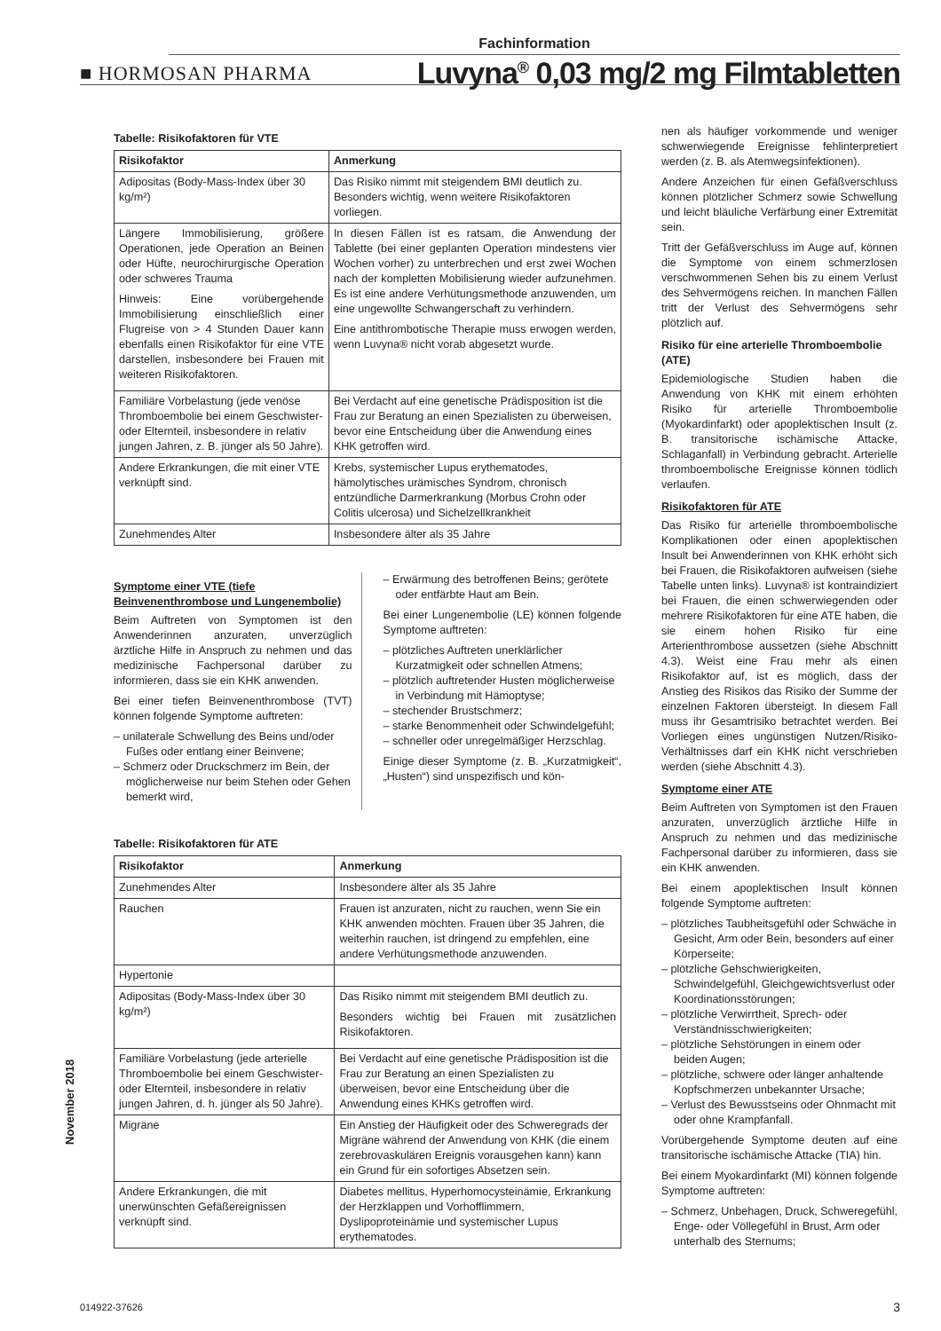Fachinformation
■ HORMOSAN PHARMA Luvyna<sup>®</sup> 0,03 mg/2 mg Filmtabletten
Tabelle: Risikofaktoren für VTE
| Risikofaktor | Anmerkung |
| --- | --- |
| Adipositas (Body-Mass-Index über 30 kg/m²) | Das Risiko nimmt mit steigendem BMI deutlich zu. Besonders wichtig, wenn weitere Risikofaktoren vorliegen. |
| Längere Immobilisierung, größere Operationen, jede Operation an Beinen oder Hüfte, neurochirurgische Operation oder schweres Trauma Hinweis: Eine vorübergehende Immobilisierung einschließlich einer Flugreise von > 4 Stunden Dauer kann ebenfalls einen Risikofaktor für eine VTE darstellen, insbesondere bei Frauen mit weiteren Risikofaktoren. | In diesen Fällen ist es ratsam, die Anwendung der Tablette (bei einer geplanten Operation mindestens vier Wochen vorher) zu unterbrechen und erst zwei Wochen nach der kompletten Mobilisierung wieder aufzunehmen. Es ist eine andere Verhütungsmethode anzuwenden, um eine ungewollte Schwangerschaft zu verhindern. Eine antithrombotische Therapie muss erwogen werden, wenn Luvyna® nicht vorab abgesetzt wurde. |
| Familiäre Vorbelastung (jede venöse Thromboembolie bei einem Geschwister- oder Elternteil, insbesondere in relativ jungen Jahren, z. B. jünger als 50 Jahre). | Bei Verdacht auf eine genetische Prädisposition ist die Frau zur Beratung an einen Spezialisten zu überweisen, bevor eine Entscheidung über die Anwendung eines KHK getroffen wird. |
| Andere Erkrankungen, die mit einer VTE verknüpft sind. | Krebs, systemischer Lupus erythematodes, hämolytisches urämisches Syndrom, chronisch entzündliche Darmerkrankung (Morbus Crohn oder Colitis ulcerosa) und Sichelzellkrankheit |
| Zunehmendes Alter | Insbesondere älter als 35 Jahre |
Symptome einer VTE (tiefe Beinvenenthrombose und Lungenembolie)
Beim Auftreten von Symptomen ist den Anwenderinnen anzuraten, unverzüglich ärztliche Hilfe in Anspruch zu nehmen und das medizinische Fachpersonal darüber zu informieren, dass sie ein KHK anwenden.
Bei einer tiefen Beinvenenthrombose (TVT) können folgende Symptome auftreten:
– unilaterale Schwellung des Beins und/oder Fußes oder entlang einer Beinvene;
– Schmerz oder Druckschmerz im Bein, der möglicherweise nur beim Stehen oder Gehen bemerkt wird,
– Erwärmung des betroffenen Beins; gerötete oder entfärbte Haut am Bein.
Bei einer Lungenembolie (LE) können folgende Symptome auftreten:
– plötzliches Auftreten unerklärlicher Kurzatmigkeit oder schnellen Atmens;
– plötzlich auftretender Husten möglicherweise in Verbindung mit Hämoptyse;
– stechender Brustschmerz;
– starke Benommenheit oder Schwindelgefühl;
– schneller oder unregelmäßiger Herzschlag.
Einige dieser Symptome (z. B. „Kurzatmigkeit“, „Husten“) sind unspezifisch und kön-
Tabelle: Risikofaktoren für ATE
| Risikofaktor | Anmerkung |
| --- | --- |
| Zunehmendes Alter | Insbesondere älter als 35 Jahre |
| Rauchen | Frauen ist anzuraten, nicht zu rauchen, wenn Sie ein KHK anwenden möchten. Frauen über 35 Jahren, die weiterhin rauchen, ist dringend zu empfehlen, eine andere Verhütungsmethode anzuwenden. |
| Hypertonie | |
| Adipositas (Body-Mass-Index über 30 kg/m²) | Das Risiko nimmt mit steigendem BMI deutlich zu. Besonders wichtig bei Frauen mit zusätzlichen Risikofaktoren. |
| Familiäre Vorbelastung (jede arterielle Thromboembolie bei einem Geschwister- oder Elternteil, insbesondere in relativ jungen Jahren, d. h. jünger als 50 Jahre). | Bei Verdacht auf eine genetische Prädisposition ist die Frau zur Beratung an einen Spezialisten zu überweisen, bevor eine Entscheidung über die Anwendung eines KHKs getroffen wird. |
| Migräne | Ein Anstieg der Häufigkeit oder des Schweregrads der Migräne während der Anwendung von KHK (die einem zerebrovaskulären Ereignis vorausgehen kann) kann ein Grund für ein sofortiges Absetzen sein. |
| Andere Erkrankungen, die mit unerwünschten Gefäßereignissen verknüpft sind. | Diabetes mellitus, Hyperhomocysteinämie, Erkrankung der Herzklappen und Vorhofflimmern, Dyslipoproteinämie und systemischer Lupus erythematodes. |
nen als häufiger vorkommende und weniger schwerwiegende Ereignisse fehlinterpretiert werden (z. B. als Atemwegsinfektionen).
Andere Anzeichen für einen Gefäßverschluss können plötzlicher Schmerz sowie Schwellung und leicht bläuliche Verfärbung einer Extremität sein.
Tritt der Gefäßverschluss im Auge auf, können die Symptome von einem schmerzlosen verschwommenen Sehen bis zu einem Verlust des Sehvermögens reichen. In manchen Fällen tritt der Verlust des Sehvermögens sehr plötzlich auf.
Risiko für eine arterielle Thromboembolie (ATE)
Epidemiologische Studien haben die Anwendung von KHK mit einem erhöhten Risiko für arterielle Thromboembolie (Myokardinfarkt) oder apoplektischen Insult (z. B. transitorische ischämische Attacke, Schlaganfall) in Verbindung gebracht. Arterielle thromboembolische Ereignisse können tödlich verlaufen.
Risikofaktoren für ATE
Das Risiko für arterielle thromboembolische Komplikationen oder einen apoplektischen Insult bei Anwenderinnen von KHK erhöht sich bei Frauen, die Risikofaktoren aufweisen (siehe Tabelle unten links). Luvyna® ist kontraindiziert bei Frauen, die einen schwerwiegenden oder mehrere Risikofaktoren für eine ATE haben, die sie einem hohen Risiko für eine Arterienthrombose aussetzen (siehe Abschnitt 4.3). Weist eine Frau mehr als einen Risikofaktor auf, ist es möglich, dass der Anstieg des Risikos das Risiko der Summe der einzelnen Faktoren übersteigt. In diesem Fall muss ihr Gesamtrisiko betrachtet werden. Bei Vorliegen eines ungünstigen Nutzen/Risiko-Verhältnisses darf ein KHK nicht verschrieben werden (siehe Abschnitt 4.3).
Symptome einer ATE
Beim Auftreten von Symptomen ist den Frauen anzuraten, unverzüglich ärztliche Hilfe in Anspruch zu nehmen und das medizinische Fachpersonal darüber zu informieren, dass sie ein KHK anwenden.
Bei einem apoplektischen Insult können folgende Symptome auftreten:
– plötzliches Taubheitsgefühl oder Schwäche in Gesicht, Arm oder Bein, besonders auf einer Körperseite;
– plötzliche Gehschwierigkeiten, Schwindelgefühl, Gleichgewichtsverlust oder Koordinationsstörungen;
– plötzliche Verwirrtheit, Sprech- oder Verständnisschwierigkeiten;
– plötzliche Sehstörungen in einem oder beiden Augen;
– plötzliche, schwere oder länger anhaltende Kopfschmerzen unbekannter Ursache;
– Verlust des Bewusstseins oder Ohnmacht mit oder ohne Krampfanfall.
Vorübergehende Symptome deuten auf eine transitorische ischämische Attacke (TIA) hin.
Bei einem Myokardinfarkt (MI) können folgende Symptome auftreten:
– Schmerz, Unbehagen, Druck, Schweregefühl, Enge- oder Völlegefühl in Brust, Arm oder unterhalb des Sternums;
November 2018
014922-37626 3